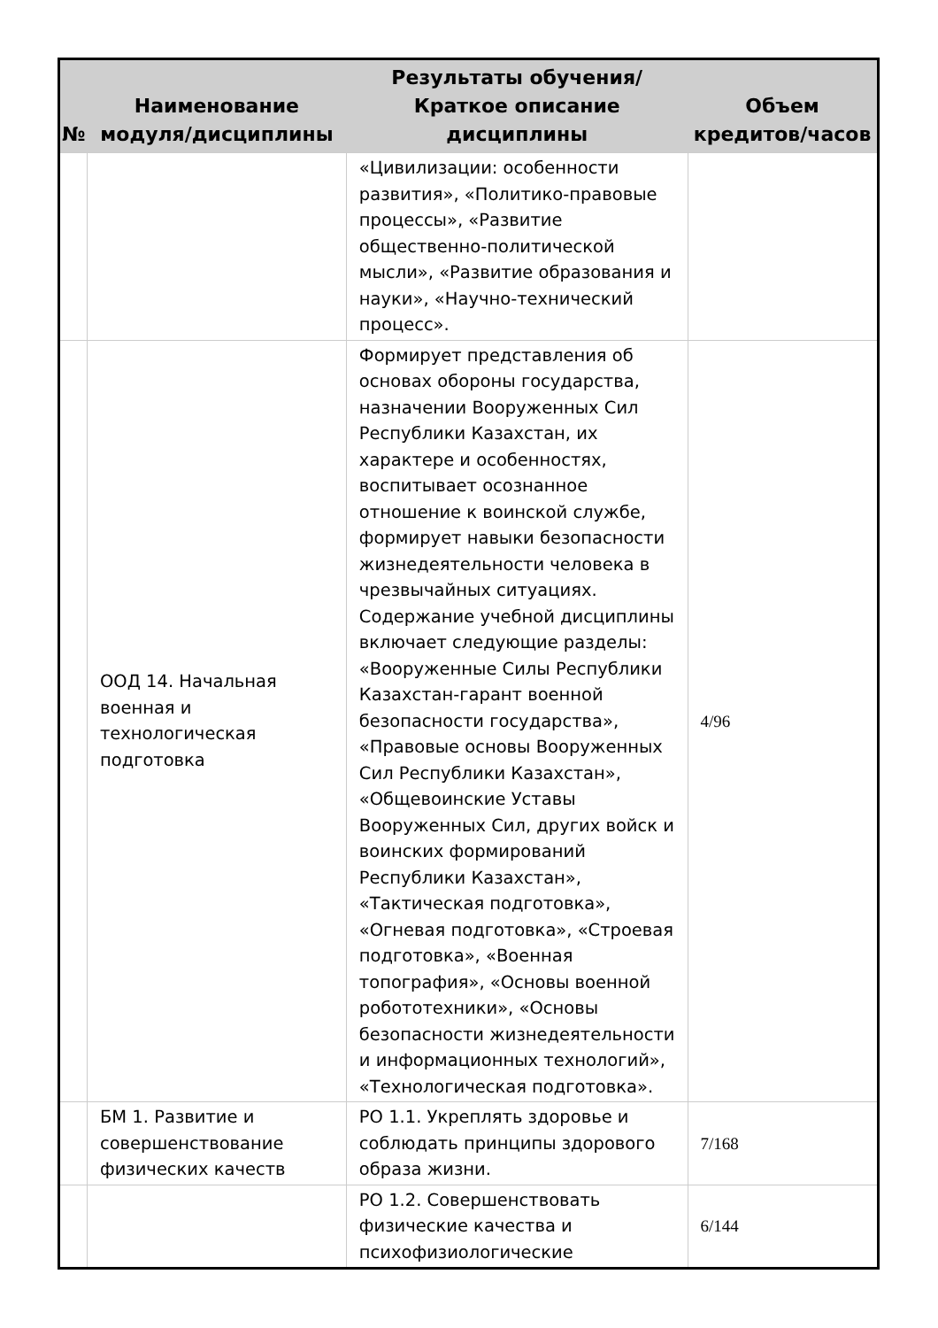| № | Наименование модуля/дисциплины | Результаты обучения/Краткое описание дисциплины | Объем кредитов/часов |
| --- | --- | --- | --- |
| | | «Цивилизации: особенности развития», «Политико-правовые процессы», «Развитие общественно-политической мысли», «Развитие образования и науки», «Научно-технический процесс». | |
| | ООД 14. Начальная военная и технологическая подготовка | Формирует представления об основах обороны государства, назначении Вооруженных Сил Республики Казахстан, их характере и особенностях, воспитывает осознанное отношение к воинской службе, формирует навыки безопасности жизнедеятельности человека в чрезвычайных ситуациях. Содержание учебной дисциплины включает следующие разделы: «Вооруженные Силы Республики Казахстан-гарант военной безопасности государства», «Правовые основы Вооруженных Сил Республики Казахстан», «Общевоинские Уставы Вооруженных Сил, других войск и воинских формирований Республики Казахстан», «Тактическая подготовка», «Огневая подготовка», «Строевая подготовка», «Военная топография», «Основы военной робототехники», «Основы безопасности жизнедеятельности и информационных технологий», «Технологическая подготовка». | 4/96 |
| | БМ 1. Развитие и совершенствование физических качеств | РО 1.1. Укреплять здоровье и соблюдать принципы здорового образа жизни. | 7/168 |
| | | РО 1.2. Совершенствовать физические качества и психофизиологические | 6/144 |